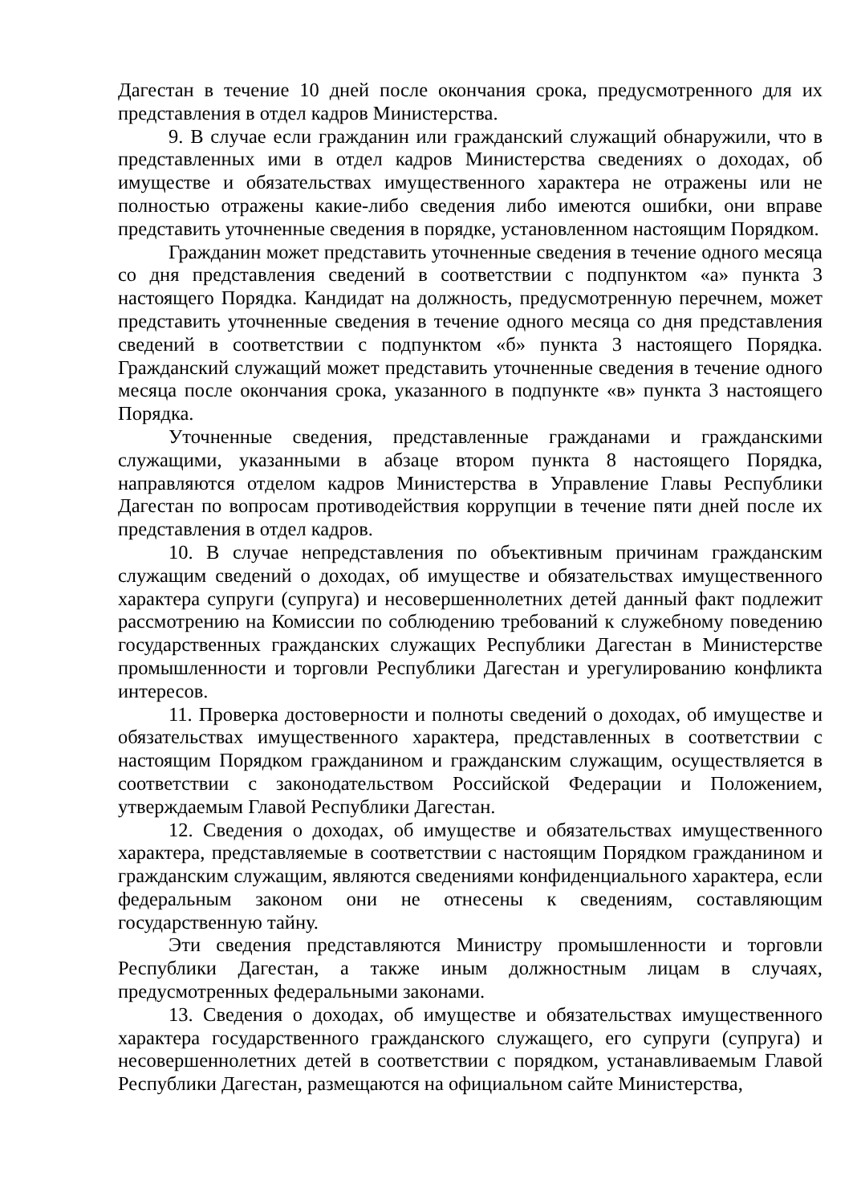Дагестан в течение 10 дней после окончания срока, предусмотренного для их представления в отдел кадров Министерства.
9. В случае если гражданин или гражданский служащий обнаружили, что в представленных ими в отдел кадров Министерства сведениях о доходах, об имуществе и обязательствах имущественного характера не отражены или не полностью отражены какие-либо сведения либо имеются ошибки, они вправе представить уточненные сведения в порядке, установленном настоящим Порядком.
Гражданин может представить уточненные сведения в течение одного месяца со дня представления сведений в соответствии с подпунктом «а» пункта 3 настоящего Порядка. Кандидат на должность, предусмотренную перечнем, может представить уточненные сведения в течение одного месяца со дня представления сведений в соответствии с подпунктом «б» пункта 3 настоящего Порядка. Гражданский служащий может представить уточненные сведения в течение одного месяца после окончания срока, указанного в подпункте «в» пункта 3 настоящего Порядка.
Уточненные сведения, представленные гражданами и гражданскими служащими, указанными в абзаце втором пункта 8 настоящего Порядка, направляются отделом кадров Министерства в Управление Главы Республики Дагестан по вопросам противодействия коррупции в течение пяти дней после их представления в отдел кадров.
10. В случае непредставления по объективным причинам гражданским служащим сведений о доходах, об имуществе и обязательствах имущественного характера супруги (супруга) и несовершеннолетних детей данный факт подлежит рассмотрению на Комиссии по соблюдению требований к служебному поведению государственных гражданских служащих Республики Дагестан в Министерстве промышленности и торговли Республики Дагестан и урегулированию конфликта интересов.
11. Проверка достоверности и полноты сведений о доходах, об имуществе и обязательствах имущественного характера, представленных в соответствии с настоящим Порядком гражданином и гражданским служащим, осуществляется в соответствии с законодательством Российской Федерации и Положением, утверждаемым Главой Республики Дагестан.
12. Сведения о доходах, об имуществе и обязательствах имущественного характера, представляемые в соответствии с настоящим Порядком гражданином и гражданским служащим, являются сведениями конфиденциального характера, если федеральным законом они не отнесены к сведениям, составляющим государственную тайну.
Эти сведения представляются Министру промышленности и торговли Республики Дагестан, а также иным должностным лицам в случаях, предусмотренных федеральными законами.
13. Сведения о доходах, об имуществе и обязательствах имущественного характера государственного гражданского служащего, его супруги (супруга) и несовершеннолетних детей в соответствии с порядком, устанавливаемым Главой Республики Дагестан, размещаются на официальном сайте Министерства,